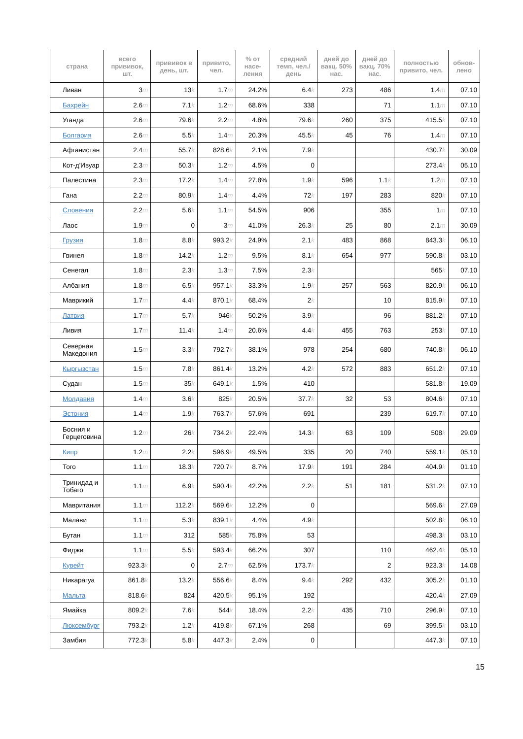| страна | всего прививок, шт. | прививок в день, шт. | привито, чел. | % от насе-ления | средний темп, чел./день | дней до вакц. 50% нас. | дней до вакц. 70% нас. | полностью привито, чел. | обнов-лено |
| --- | --- | --- | --- | --- | --- | --- | --- | --- | --- |
| Ливан | 3 m | 13 k | 1.7 m | 24.2% | 6.4 k | 273 | 486 | 1.4 m | 07.10 |
| Бахрейн | 2.6 m | 7.1 k | 1.2 m | 68.6% | 338 | | 71 | 1.1 m | 07.10 |
| Уганда | 2.6 m | 79.6 k | 2.2 m | 4.8% | 79.6 k | 260 | 375 | 415.5 k | 07.10 |
| Болгария | 2.6 m | 5.5 k | 1.4 m | 20.3% | 45.5 k | 45 | 76 | 1.4 m | 07.10 |
| Афганистан | 2.4 m | 55.7 k | 828.6 k | 2.1% | 7.9 k | | | 430.7 k | 30.09 |
| Кот-д'Ивуар | 2.3 m | 50.3 k | 1.2 m | 4.5% | 0 | | | 273.4 k | 05.10 |
| Палестина | 2.3 m | 17.2 k | 1.4 m | 27.8% | 1.9 k | 596 | 1.1 k | 1.2 m | 07.10 |
| Гана | 2.2 m | 80.9 k | 1.4 m | 4.4% | 72 k | 197 | 283 | 820 k | 07.10 |
| Словения | 2.2 m | 5.6 k | 1.1 m | 54.5% | 906 | | 355 | 1 m | 07.10 |
| Лаос | 1.9 m | 0 | 3 m | 41.0% | 26.3 k | 25 | 80 | 2.1 m | 30.09 |
| Грузия | 1.8 m | 8.8 k | 993.2 k | 24.9% | 2.1 k | 483 | 868 | 843.3 k | 06.10 |
| Гвинея | 1.8 m | 14.2 k | 1.2 m | 9.5% | 8.1 k | 654 | 977 | 590.8 k | 03.10 |
| Сенегал | 1.8 m | 2.3 k | 1.3 m | 7.5% | 2.3 k | | | 565 k | 07.10 |
| Албания | 1.8 m | 6.5 k | 957.1 k | 33.3% | 1.9 k | 257 | 563 | 820.9 k | 06.10 |
| Маврикий | 1.7 m | 4.4 k | 870.1 k | 68.4% | 2 k | | 10 | 815.9 k | 07.10 |
| Латвия | 1.7 m | 5.7 k | 946 k | 50.2% | 3.9 k | | 96 | 881.2 k | 07.10 |
| Ливия | 1.7 m | 11.4 k | 1.4 m | 20.6% | 4.4 k | 455 | 763 | 253 k | 07.10 |
| Северная Македония | 1.5 m | 3.3 k | 792.7 k | 38.1% | 978 | 254 | 680 | 740.8 k | 06.10 |
| Кыргызстан | 1.5 m | 7.8 k | 861.4 k | 13.2% | 4.2 k | 572 | 883 | 651.2 k | 07.10 |
| Судан | 1.5 m | 35 k | 649.1 k | 1.5% | 410 | | | 581.8 k | 19.09 |
| Молдавия | 1.4 m | 3.6 k | 825 k | 20.5% | 37.7 k | 32 | 53 | 804.6 k | 07.10 |
| Эстония | 1.4 m | 1.9 k | 763.7 k | 57.6% | 691 | | 239 | 619.7 k | 07.10 |
| Босния и Герцеговина | 1.2 m | 26 k | 734.2 k | 22.4% | 14.3 k | 63 | 109 | 508 k | 29.09 |
| Кипр | 1.2 m | 2.2 k | 596.9 k | 49.5% | 335 | 20 | 740 | 559.1 k | 05.10 |
| Того | 1.1 m | 18.3 k | 720.7 k | 8.7% | 17.9 k | 191 | 284 | 404.9 k | 01.10 |
| Тринидад и Тобаго | 1.1 m | 6.9 k | 590.4 k | 42.2% | 2.2 k | 51 | 181 | 531.2 k | 07.10 |
| Мавритания | 1.1 m | 112.2 k | 569.6 k | 12.2% | 0 | | | 569.6 k | 27.09 |
| Малави | 1.1 m | 5.3 k | 839.1 k | 4.4% | 4.9 k | | | 502.8 k | 06.10 |
| Бутан | 1.1 m | 312 | 585 k | 75.8% | 53 | | | 498.3 k | 03.10 |
| Фиджи | 1.1 m | 5.5 k | 593.4 k | 66.2% | 307 | | 110 | 462.4 k | 05.10 |
| Кувейт | 923.3 k | 0 | 2.7 m | 62.5% | 173.7 k | | 2 | 923.3 k | 14.08 |
| Никарагуа | 861.8 k | 13.2 k | 556.6 k | 8.4% | 9.4 k | 292 | 432 | 305.2 k | 01.10 |
| Мальта | 818.6 k | 824 | 420.5 k | 95.1% | 192 | | | 420.4 k | 27.09 |
| Ямайка | 809.2 k | 7.6 k | 544 k | 18.4% | 2.2 k | 435 | 710 | 296.9 k | 07.10 |
| Люксембург | 793.2 k | 1.2 k | 419.8 k | 67.1% | 268 | | 69 | 399.5 k | 03.10 |
| Замбия | 772.3 k | 5.8 k | 447.3 k | 2.4% | 0 | | | 447.3 k | 07.10 |
15